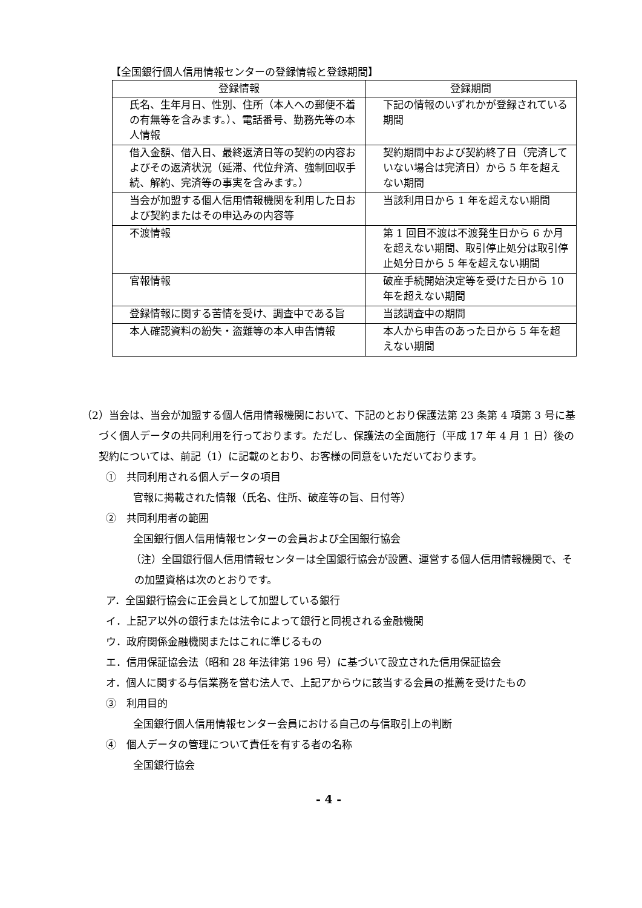【全国銀行個人信用情報センターの登録情報と登録期間】
| 登録情報 | 登録期間 |
| --- | --- |
| 氏名、生年月日、性別、住所（本人への郵便不着の有無等を含みます。）、電話番号、勤務先等の本人情報 | 下記の情報のいずれかが登録されている期間 |
| 借入金額、借入日、最終返済日等の契約の内容およびその返済状況（延滞、代位弁済、強制回収手続、解約、完済等の事実を含みます。） | 契約期間中および契約終了日（完済していない場合は完済日）から 5 年を超えない期間 |
| 当会が加盟する個人信用情報機関を利用した日および契約またはその申込みの内容等 | 当該利用日から 1 年を超えない期間 |
| 不渡情報 | 第 1 回目不渡は不渡発生日から 6 か月を超えない期間、取引停止処分は取引停止処分日から 5 年を超えない期間 |
| 官報情報 | 破産手続開始決定等を受けた日から 10 年を超えない期間 |
| 登録情報に関する苦情を受け、調査中である旨 | 当該調査中の期間 |
| 本人確認資料の紛失・盗難等の本人申告情報 | 本人から申告のあった日から 5 年を超えない期間 |
（2）当会は、当会が加盟する個人信用情報機関において、下記のとおり保護法第 23 条第 4 項第 3 号に基づく個人データの共同利用を行っております。ただし、保護法の全面施行（平成 17 年 4 月 1 日）後の契約については、前記（1）に記載のとおり、お客様の同意をいただいております。
①　共同利用される個人データの項目
官報に掲載された情報（氏名、住所、破産等の旨、日付等）
②　共同利用者の範囲
全国銀行個人信用情報センターの会員および全国銀行協会
（注）全国銀行個人信用情報センターは全国銀行協会が設置、運営する個人信用情報機関で、その加盟資格は次のとおりです。
ア．全国銀行協会に正会員として加盟している銀行
イ．上記ア以外の銀行または法令によって銀行と同視される金融機関
ウ．政府関係金融機関またはこれに準じるもの
エ．信用保証協会法（昭和 28 年法律第 196 号）に基づいて設立された信用保証協会
オ．個人に関する与信業務を営む法人で、上記アからウに該当する会員の推薦を受けたもの
③　利用目的
全国銀行個人信用情報センター会員における自己の与信取引上の判断
④　個人データの管理について責任を有する者の名称
全国銀行協会
- 4 -